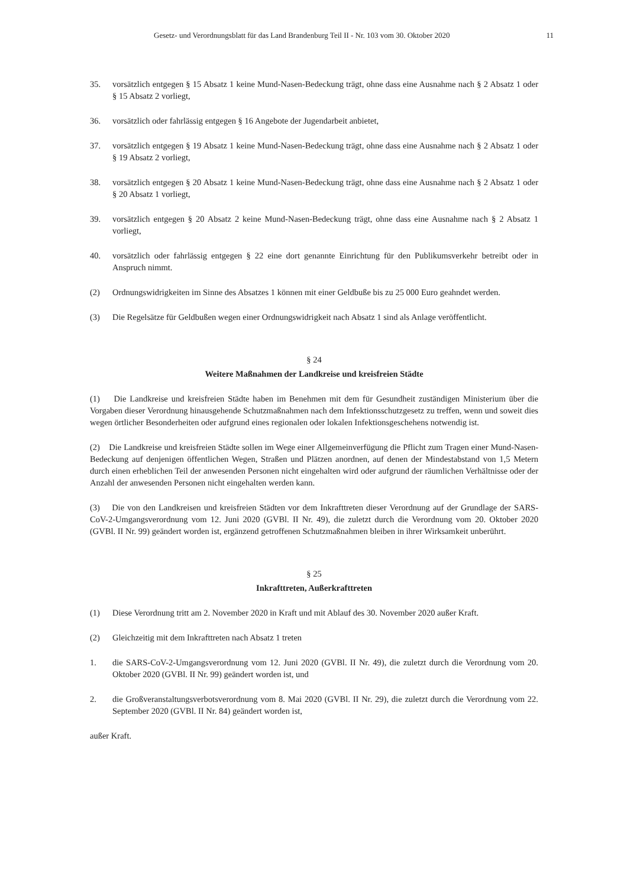Gesetz- und Verordnungsblatt für das Land Brandenburg Teil II - Nr. 103 vom 30. Oktober 2020 11
35. vorsätzlich entgegen § 15 Absatz 1 keine Mund-Nasen-Bedeckung trägt, ohne dass eine Ausnahme nach § 2 Absatz 1 oder § 15 Absatz 2 vorliegt,
36. vorsätzlich oder fahrlässig entgegen § 16 Angebote der Jugendarbeit anbietet,
37. vorsätzlich entgegen § 19 Absatz 1 keine Mund-Nasen-Bedeckung trägt, ohne dass eine Ausnahme nach § 2 Absatz 1 oder § 19 Absatz 2 vorliegt,
38. vorsätzlich entgegen § 20 Absatz 1 keine Mund-Nasen-Bedeckung trägt, ohne dass eine Ausnahme nach § 2 Absatz 1 oder § 20 Absatz 1 vorliegt,
39. vorsätzlich entgegen § 20 Absatz 2 keine Mund-Nasen-Bedeckung trägt, ohne dass eine Ausnahme nach § 2 Absatz 1 vorliegt,
40. vorsätzlich oder fahrlässig entgegen § 22 eine dort genannte Einrichtung für den Publikumsverkehr betreibt oder in Anspruch nimmt.
(2) Ordnungswidrigkeiten im Sinne des Absatzes 1 können mit einer Geldbuße bis zu 25 000 Euro geahndet werden.
(3) Die Regelsätze für Geldbußen wegen einer Ordnungswidrigkeit nach Absatz 1 sind als Anlage veröffentlicht.
§ 24
Weitere Maßnahmen der Landkreise und kreisfreien Städte
(1) Die Landkreise und kreisfreien Städte haben im Benehmen mit dem für Gesundheit zuständigen Ministerium über die Vorgaben dieser Verordnung hinausgehende Schutzmaßnahmen nach dem Infektionsschutzgesetz zu treffen, wenn und soweit dies wegen örtlicher Besonderheiten oder aufgrund eines regionalen oder lokalen Infektions­geschehens notwendig ist.
(2) Die Landkreise und kreisfreien Städte sollen im Wege einer Allgemeinverfügung die Pflicht zum Tragen einer Mund-Nasen-Bedeckung auf denjenigen öffentlichen Wegen, Straßen und Plätzen anordnen, auf denen der Mindest­abstand von 1,5 Metern durch einen erheblichen Teil der anwesenden Personen nicht eingehalten wird oder aufgrund der räumlichen Verhältnisse oder der Anzahl der anwesenden Personen nicht eingehalten werden kann.
(3) Die von den Landkreisen und kreisfreien Städten vor dem Inkrafttreten dieser Verordnung auf der Grundlage der SARS-CoV-2-Umgangsverordnung vom 12. Juni 2020 (GVBl. II Nr. 49), die zuletzt durch die Verordnung vom 20. Oktober 2020 (GVBl. II Nr. 99) geändert worden ist, ergänzend getroffenen Schutzmaßnahmen bleiben in ihrer Wirksamkeit unberührt.
§ 25
Inkrafttreten, Außerkrafttreten
(1) Diese Verordnung tritt am 2. November 2020 in Kraft und mit Ablauf des 30. November 2020 außer Kraft.
(2) Gleichzeitig mit dem Inkrafttreten nach Absatz 1 treten
1. die SARS-CoV-2-Umgangsverordnung vom 12. Juni 2020 (GVBl. II Nr. 49), die zuletzt durch die Verordnung vom 20. Oktober 2020 (GVBl. II Nr. 99) geändert worden ist, und
2. die Großveranstaltungsverbotsverordnung vom 8. Mai 2020 (GVBl. II Nr. 29), die zuletzt durch die Verordnung vom 22. September 2020 (GVBl. II Nr. 84) geändert worden ist,
außer Kraft.